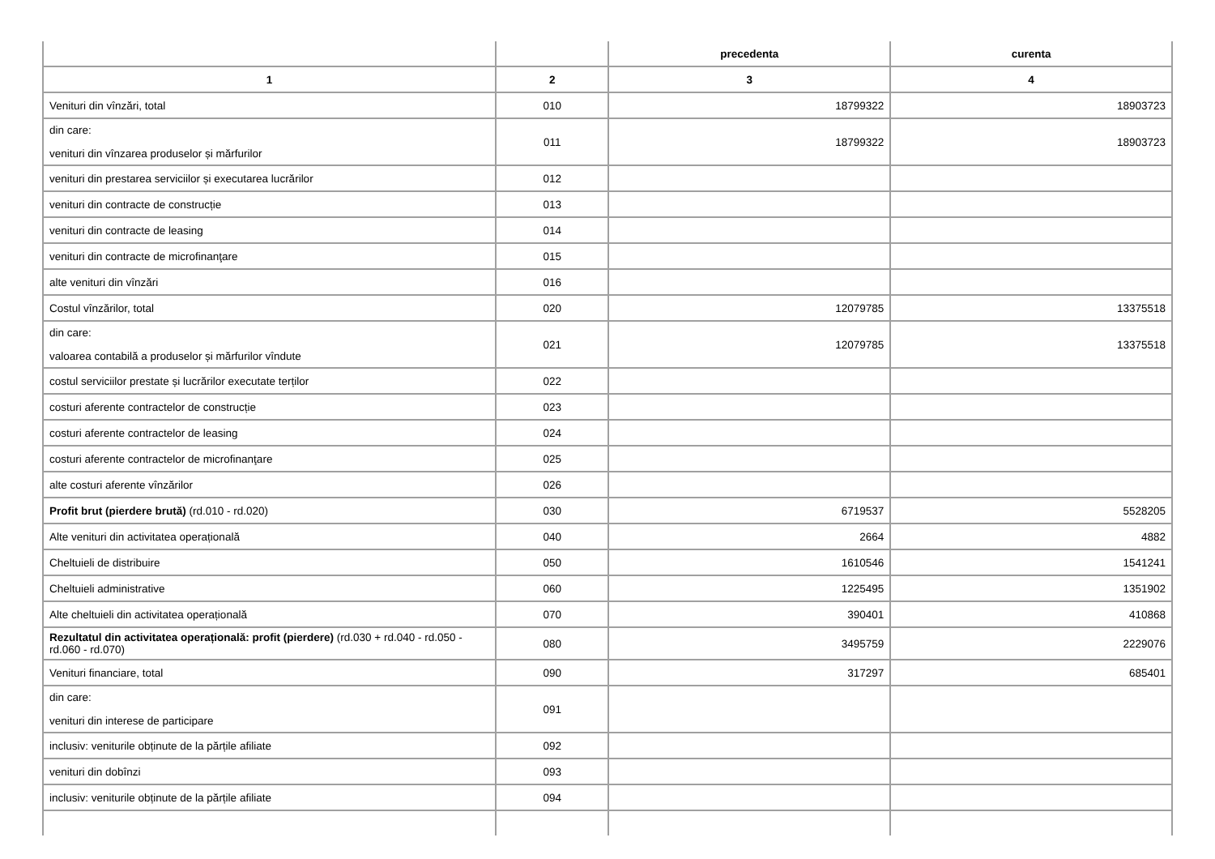| | | precedenta | curenta |
| --- | --- | --- | --- |
| 1 | 2 | 3 | 4 |
| Venituri din vînzări, total | 010 | 18799322 | 18903723 |
| din care: venituri din vînzarea produselor și mărfurilor | 011 | 18799322 | 18903723 |
| venituri din prestarea serviciilor și executarea lucrărilor | 012 | | |
| venituri din contracte de construcție | 013 | | |
| venituri din contracte de leasing | 014 | | |
| venituri din contracte de microfinanţare | 015 | | |
| alte venituri din vînzări | 016 | | |
| Costul vînzărilor, total | 020 | 12079785 | 13375518 |
| din care: valoarea contabilă a produselor și mărfurilor vîndute | 021 | 12079785 | 13375518 |
| costul serviciilor prestate și lucrărilor executate terților | 022 | | |
| costuri aferente contractelor de construcție | 023 | | |
| costuri aferente contractelor de leasing | 024 | | |
| costuri aferente contractelor de microfinanţare | 025 | | |
| alte costuri aferente vînzărilor | 026 | | |
| Profit brut (pierdere brută) (rd.010 - rd.020) | 030 | 6719537 | 5528205 |
| Alte venituri din activitatea operațională | 040 | 2664 | 4882 |
| Cheltuieli de distribuire | 050 | 1610546 | 1541241 |
| Cheltuieli administrative | 060 | 1225495 | 1351902 |
| Alte cheltuieli din activitatea operațională | 070 | 390401 | 410868 |
| Rezultatul din activitatea operațională: profit (pierdere) (rd.030 + rd.040 - rd.050 - rd.060 - rd.070) | 080 | 3495759 | 2229076 |
| Venituri financiare, total | 090 | 317297 | 685401 |
| din care: venituri din interese de participare | 091 | | |
| inclusiv: veniturile obținute de la părțile afiliate | 092 | | |
| venituri din dobînzi | 093 | | |
| inclusiv: veniturile obținute de la părțile afiliate | 094 | | |